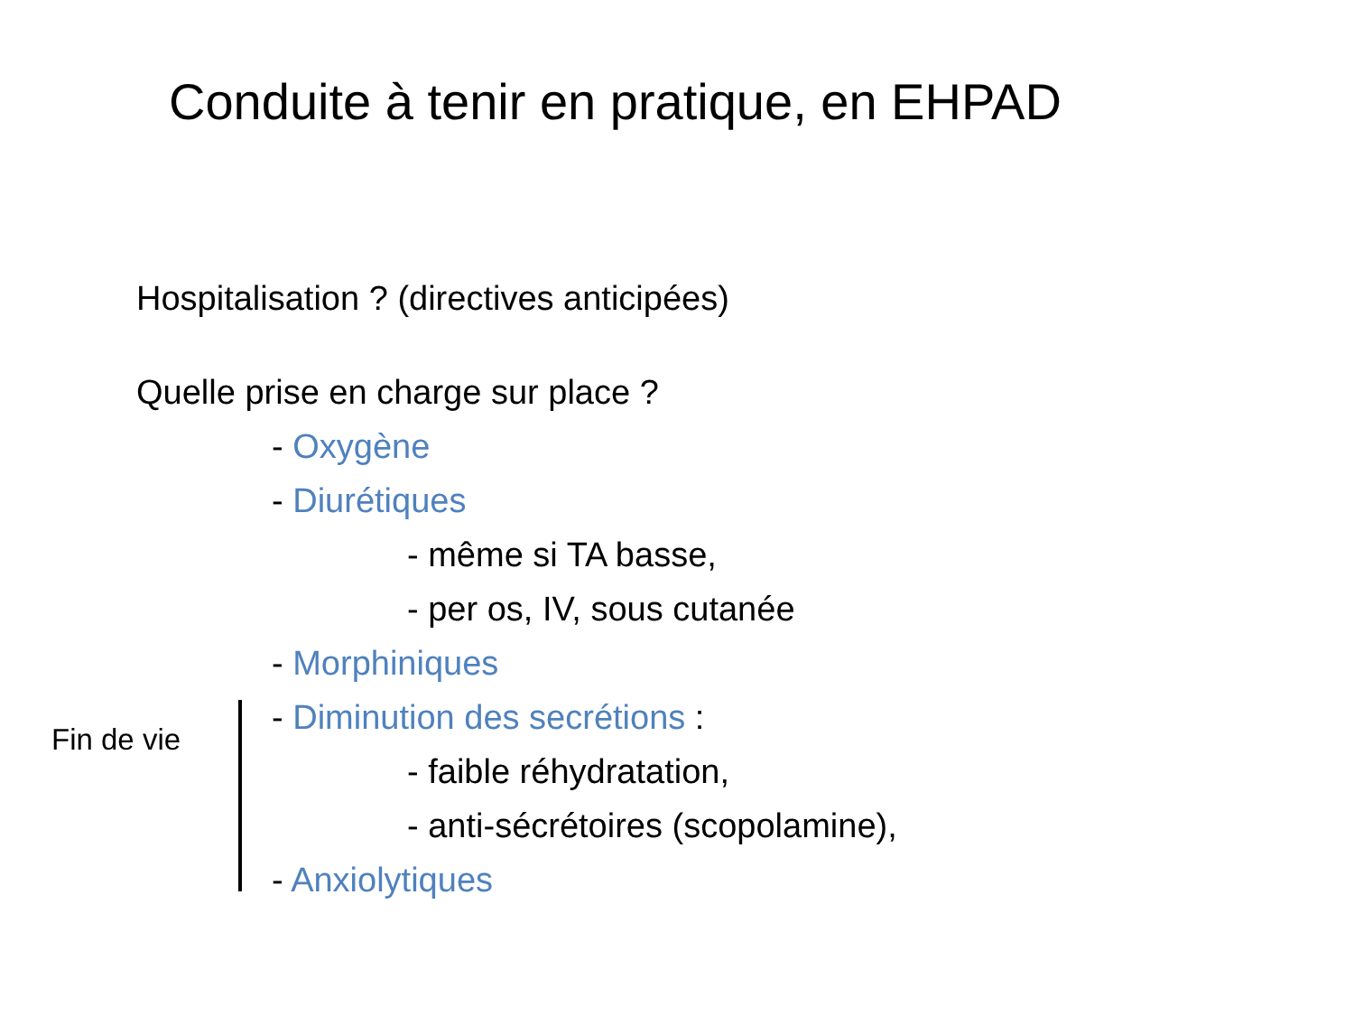Conduite à tenir en pratique, en EHPAD
Hospitalisation ? (directives anticipées)
Quelle prise en charge sur place ?
- Oxygène
- Diurétiques
- même si TA basse,
- per os, IV, sous cutanée
- Morphiniques
- Diminution des secrétions :
- faible réhydratation,
- anti-sécrétoires (scopolamine),
- Anxiolytiques
Fin de vie